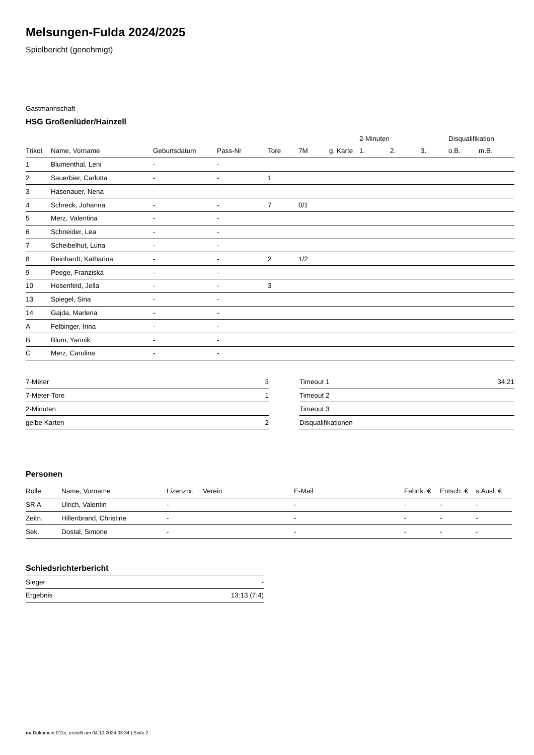Melsungen-Fulda 2024/2025
Spielbericht (genehmigt)
Gastmannschaft
HSG Großenlüder/Hainzell
| | | | | | | | 2-Minuten | | | Disqualifikation | |
| Trikot | Name, Vorname | Geburtsdatum | Pass-Nr | Tore | 7M | g. Karte | 1. | 2. | 3. | o.B. | m.B. |
| 1 | Blumenthal, Leni | - | - | | | | | | | | |
| 2 | Sauerbier, Carlotta | - | - | 1 | | | | | | | |
| 3 | Hasenauer, Nena | - | - | | | | | | | | |
| 4 | Schreck, Johanna | - | - | 7 | 0/1 | | | | | | |
| 5 | Merz, Valentina | - | - | | | | | | | | |
| 6 | Schneider, Lea | - | - | | | | | | | | |
| 7 | Scheibelhut, Luna | - | - | | | | | | | | |
| 8 | Reinhardt, Katharina | - | - | 2 | 1/2 | | | | | | |
| 9 | Peege, Franziska | - | - | | | | | | | | |
| 10 | Hosenfeld, Jella | - | - | 3 | | | | | | | |
| 13 | Spiegel, Sina | - | - | | | | | | | | |
| 14 | Gajda, Marlena | - | - | | | | | | | | |
| A | Felbinger, Irina | - | - | | | | | | | | |
| B | Blum, Yannik | - | - | | | | | | | | |
| C | Merz, Carolina | - | - | | | | | | | | |
| 7-Meter | 3 |
| 7-Meter-Tore | 1 |
| 2-Minuten | |
| gelbe Karten | 2 |
| Timeout 1 | 34:21 |
| Timeout 2 | |
| Timeout 3 | |
| Disqualifikationen | |
Personen
| Rolle | Name, Vorname | Lizenznr. | Verein | E-Mail | Fahrtk. € | Entsch. € | s.Ausl. € |
| --- | --- | --- | --- | --- | --- | --- | --- |
| SR A | Ulrich, Valentin | - | | - | - | - | - |
| Zeitn. | Hillenbrand, Christine | - | | - | - | - | - |
| Sek. | Dostal, Simone | - | | - | - | - | - |
Schiedsrichterbericht
| Sieger | - |
| Ergebnis | 13:13 (7:4) |
nu.Dokument 011e, erstellt am 04.10.2024 03:34 | Seite 2